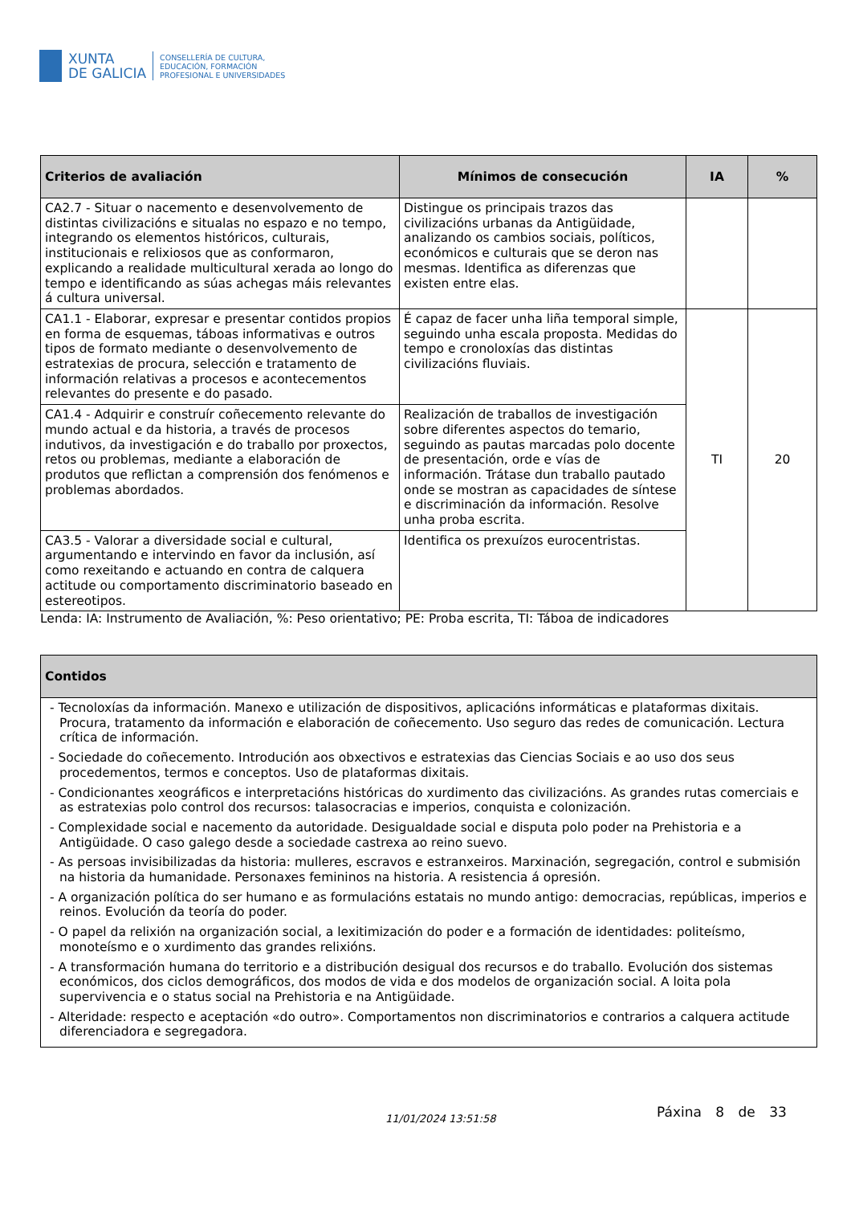XUNTA
DE GALICIA
CONSELLERÍA DE CULTURA,
EDUCACIÓN, FORMACIÓN
PROFESIONAL E UNIVERSIDADES
| Criterios de avaliación | Mínimos de consecución | IA | % |
| --- | --- | --- | --- |
| CA2.7 - Situar o nacemento e desenvolvemento de distintas civilizacións e situalas no espazo e no tempo, integrando os elementos históricos, culturais, institucionais e relixiosos que as conformaron, explicando a realidade multicultural xerada ao longo do tempo e identificando as súas achegas máis relevantes á cultura universal. | Distingue os principais trazos das civilizacións urbanas da Antigüidade, analizando os cambios sociais, políticos, económicos e culturais que se deron nas mesmas. Identifica as diferenzas que existen entre elas. | | |
| CA1.1 - Elaborar, expresar e presentar contidos propios en forma de esquemas, táboas informativas e outros tipos de formato mediante o desenvolvemento de estratexias de procura, selección e tratamento de información relativas a procesos e acontecementos relevantes do presente e do pasado. | É capaz de facer unha liña temporal simple, seguindo unha escala proposta. Medidas do tempo e cronoloxías das distintas civilizacións fluviais. | TI | 20 |
| CA1.4 - Adquirir e construír coñecemento relevante do mundo actual e da historia, a través de procesos indutivos, da investigación e do traballo por proxectos, retos ou problemas, mediante a elaboración de produtos que reflictan a comprensión dos fenómenos e problemas abordados. | Realización de traballos de investigación sobre diferentes aspectos do temario, seguindo as pautas marcadas polo docente de presentación, orde e vías de información. Trátase dun traballo pautado onde se mostran as capacidades de síntese e discriminación da información. Resolve unha proba escrita. | | |
| CA3.5 - Valorar a diversidade social e cultural, argumentando e intervindo en favor da inclusión, así como rexeitando e actuando en contra de calquera actitude ou comportamento discriminatorio baseado en estereotipos. | Identifica os prexuízos eurocentristas. | | |
Lenda: IA: Instrumento de Avaliación, %: Peso orientativo; PE: Proba escrita, TI: Táboa de indicadores
| Contidos |
| --- |
| - Tecnoloxías da información. Manexo e utilización de dispositivos, aplicacións informáticas e plataformas dixitais. Procura, tratamento da información e elaboración de coñecemento. Uso seguro das redes de comunicación. Lectura crítica de información. - Sociedade do coñecemento. Introdución aos obxectivos e estratexias das Ciencias Sociais e ao uso dos seus procedementos, termos e conceptos. Uso de plataformas dixitais. - Condicionantes xeográficos e interpretacións históricas do xurdimento das civilizacións. As grandes rutas comerciais e as estratexias polo control dos recursos: talasocracias e imperios, conquista e colonización. - Complexidade social e nacemento da autoridade. Desigualdade social e disputa polo poder na Prehistoria e a Antigüidade. O caso galego desde a sociedade castrexa ao reino suevo. - As persoas invisibilizadas da historia: mulleres, escravos e estranxeiros. Marxinación, segregación, control e submisión na historia da humanidade. Personaxes femininos na historia. A resistencia á opresión. - A organización política do ser humano e as formulacións estatais no mundo antigo: democracias, repúblicas, imperios e reinos. Evolución da teoría do poder. - O papel da relixión na organización social, a lexitimización do poder e a formación de identidades: politeísmo, monoteísmo e o xurdimento das grandes relixións. - A transformación humana do territorio e a distribución desigual dos recursos e do traballo. Evolución dos sistemas económicos, dos ciclos demográficos, dos modos de vida e dos modelos de organización social. A loita pola supervivencia e o status social na Prehistoria e na Antigüidade. - Alteridade: respecto e aceptación «do outro». Comportamentos non discriminatorios e contrarios a calquera actitude diferenciadora e segregadora. |
11/01/2024 13:51:58 Páxina 8 de 33